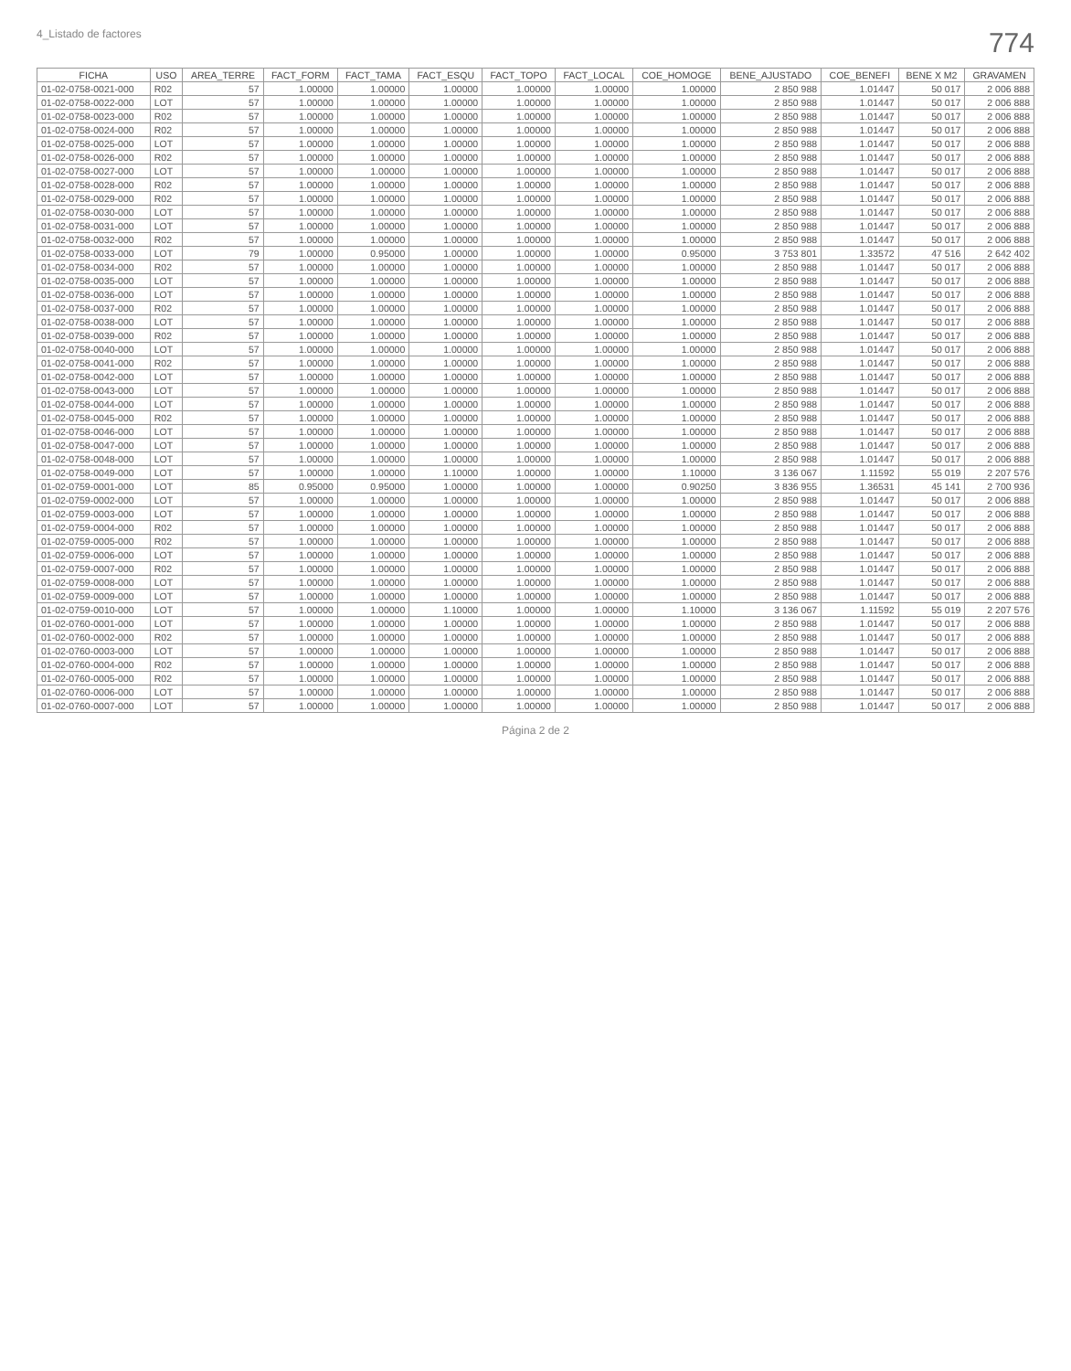4_Listado de factores 774
| FICHA | USO | AREA_TERRE | FACT_FORM | FACT_TAMA | FACT_ESQU | FACT_TOPO | FACT_LOCAL | COE_HOMOGE | BENE_AJUSTADO | COE_BENEFI | BENE X M2 | GRAVAMEN |
| --- | --- | --- | --- | --- | --- | --- | --- | --- | --- | --- | --- | --- |
| 01-02-0758-0021-000 | R02 | 57 | 1.00000 | 1.00000 | 1.00000 | 1.00000 | 1.00000 | 1.00000 | 2 850 988 | 1.01447 | 50 017 | 2 006 888 |
| 01-02-0758-0022-000 | LOT | 57 | 1.00000 | 1.00000 | 1.00000 | 1.00000 | 1.00000 | 1.00000 | 2 850 988 | 1.01447 | 50 017 | 2 006 888 |
| 01-02-0758-0023-000 | R02 | 57 | 1.00000 | 1.00000 | 1.00000 | 1.00000 | 1.00000 | 1.00000 | 2 850 988 | 1.01447 | 50 017 | 2 006 888 |
| 01-02-0758-0024-000 | R02 | 57 | 1.00000 | 1.00000 | 1.00000 | 1.00000 | 1.00000 | 1.00000 | 2 850 988 | 1.01447 | 50 017 | 2 006 888 |
| 01-02-0758-0025-000 | LOT | 57 | 1.00000 | 1.00000 | 1.00000 | 1.00000 | 1.00000 | 1.00000 | 2 850 988 | 1.01447 | 50 017 | 2 006 888 |
| 01-02-0758-0026-000 | R02 | 57 | 1.00000 | 1.00000 | 1.00000 | 1.00000 | 1.00000 | 1.00000 | 2 850 988 | 1.01447 | 50 017 | 2 006 888 |
| 01-02-0758-0027-000 | LOT | 57 | 1.00000 | 1.00000 | 1.00000 | 1.00000 | 1.00000 | 1.00000 | 2 850 988 | 1.01447 | 50 017 | 2 006 888 |
| 01-02-0758-0028-000 | R02 | 57 | 1.00000 | 1.00000 | 1.00000 | 1.00000 | 1.00000 | 1.00000 | 2 850 988 | 1.01447 | 50 017 | 2 006 888 |
| 01-02-0758-0029-000 | R02 | 57 | 1.00000 | 1.00000 | 1.00000 | 1.00000 | 1.00000 | 1.00000 | 2 850 988 | 1.01447 | 50 017 | 2 006 888 |
| 01-02-0758-0030-000 | LOT | 57 | 1.00000 | 1.00000 | 1.00000 | 1.00000 | 1.00000 | 1.00000 | 2 850 988 | 1.01447 | 50 017 | 2 006 888 |
| 01-02-0758-0031-000 | LOT | 57 | 1.00000 | 1.00000 | 1.00000 | 1.00000 | 1.00000 | 1.00000 | 2 850 988 | 1.01447 | 50 017 | 2 006 888 |
| 01-02-0758-0032-000 | R02 | 57 | 1.00000 | 1.00000 | 1.00000 | 1.00000 | 1.00000 | 1.00000 | 2 850 988 | 1.01447 | 50 017 | 2 006 888 |
| 01-02-0758-0033-000 | LOT | 79 | 1.00000 | 0.95000 | 1.00000 | 1.00000 | 1.00000 | 0.95000 | 3 753 801 | 1.33572 | 47 516 | 2 642 402 |
| 01-02-0758-0034-000 | R02 | 57 | 1.00000 | 1.00000 | 1.00000 | 1.00000 | 1.00000 | 1.00000 | 2 850 988 | 1.01447 | 50 017 | 2 006 888 |
| 01-02-0758-0035-000 | LOT | 57 | 1.00000 | 1.00000 | 1.00000 | 1.00000 | 1.00000 | 1.00000 | 2 850 988 | 1.01447 | 50 017 | 2 006 888 |
| 01-02-0758-0036-000 | LOT | 57 | 1.00000 | 1.00000 | 1.00000 | 1.00000 | 1.00000 | 1.00000 | 2 850 988 | 1.01447 | 50 017 | 2 006 888 |
| 01-02-0758-0037-000 | R02 | 57 | 1.00000 | 1.00000 | 1.00000 | 1.00000 | 1.00000 | 1.00000 | 2 850 988 | 1.01447 | 50 017 | 2 006 888 |
| 01-02-0758-0038-000 | LOT | 57 | 1.00000 | 1.00000 | 1.00000 | 1.00000 | 1.00000 | 1.00000 | 2 850 988 | 1.01447 | 50 017 | 2 006 888 |
| 01-02-0758-0039-000 | R02 | 57 | 1.00000 | 1.00000 | 1.00000 | 1.00000 | 1.00000 | 1.00000 | 2 850 988 | 1.01447 | 50 017 | 2 006 888 |
| 01-02-0758-0040-000 | LOT | 57 | 1.00000 | 1.00000 | 1.00000 | 1.00000 | 1.00000 | 1.00000 | 2 850 988 | 1.01447 | 50 017 | 2 006 888 |
| 01-02-0758-0041-000 | R02 | 57 | 1.00000 | 1.00000 | 1.00000 | 1.00000 | 1.00000 | 1.00000 | 2 850 988 | 1.01447 | 50 017 | 2 006 888 |
| 01-02-0758-0042-000 | LOT | 57 | 1.00000 | 1.00000 | 1.00000 | 1.00000 | 1.00000 | 1.00000 | 2 850 988 | 1.01447 | 50 017 | 2 006 888 |
| 01-02-0758-0043-000 | LOT | 57 | 1.00000 | 1.00000 | 1.00000 | 1.00000 | 1.00000 | 1.00000 | 2 850 988 | 1.01447 | 50 017 | 2 006 888 |
| 01-02-0758-0044-000 | LOT | 57 | 1.00000 | 1.00000 | 1.00000 | 1.00000 | 1.00000 | 1.00000 | 2 850 988 | 1.01447 | 50 017 | 2 006 888 |
| 01-02-0758-0045-000 | R02 | 57 | 1.00000 | 1.00000 | 1.00000 | 1.00000 | 1.00000 | 1.00000 | 2 850 988 | 1.01447 | 50 017 | 2 006 888 |
| 01-02-0758-0046-000 | LOT | 57 | 1.00000 | 1.00000 | 1.00000 | 1.00000 | 1.00000 | 1.00000 | 2 850 988 | 1.01447 | 50 017 | 2 006 888 |
| 01-02-0758-0047-000 | LOT | 57 | 1.00000 | 1.00000 | 1.00000 | 1.00000 | 1.00000 | 1.00000 | 2 850 988 | 1.01447 | 50 017 | 2 006 888 |
| 01-02-0758-0048-000 | LOT | 57 | 1.00000 | 1.00000 | 1.00000 | 1.00000 | 1.00000 | 1.00000 | 2 850 988 | 1.01447 | 50 017 | 2 006 888 |
| 01-02-0758-0049-000 | LOT | 57 | 1.00000 | 1.00000 | 1.10000 | 1.00000 | 1.00000 | 1.10000 | 3 136 067 | 1.11592 | 55 019 | 2 207 576 |
| 01-02-0759-0001-000 | LOT | 85 | 0.95000 | 0.95000 | 1.00000 | 1.00000 | 1.00000 | 0.90250 | 3 836 955 | 1.36531 | 45 141 | 2 700 936 |
| 01-02-0759-0002-000 | LOT | 57 | 1.00000 | 1.00000 | 1.00000 | 1.00000 | 1.00000 | 1.00000 | 2 850 988 | 1.01447 | 50 017 | 2 006 888 |
| 01-02-0759-0003-000 | LOT | 57 | 1.00000 | 1.00000 | 1.00000 | 1.00000 | 1.00000 | 1.00000 | 2 850 988 | 1.01447 | 50 017 | 2 006 888 |
| 01-02-0759-0004-000 | R02 | 57 | 1.00000 | 1.00000 | 1.00000 | 1.00000 | 1.00000 | 1.00000 | 2 850 988 | 1.01447 | 50 017 | 2 006 888 |
| 01-02-0759-0005-000 | R02 | 57 | 1.00000 | 1.00000 | 1.00000 | 1.00000 | 1.00000 | 1.00000 | 2 850 988 | 1.01447 | 50 017 | 2 006 888 |
| 01-02-0759-0006-000 | LOT | 57 | 1.00000 | 1.00000 | 1.00000 | 1.00000 | 1.00000 | 1.00000 | 2 850 988 | 1.01447 | 50 017 | 2 006 888 |
| 01-02-0759-0007-000 | R02 | 57 | 1.00000 | 1.00000 | 1.00000 | 1.00000 | 1.00000 | 1.00000 | 2 850 988 | 1.01447 | 50 017 | 2 006 888 |
| 01-02-0759-0008-000 | LOT | 57 | 1.00000 | 1.00000 | 1.00000 | 1.00000 | 1.00000 | 1.00000 | 2 850 988 | 1.01447 | 50 017 | 2 006 888 |
| 01-02-0759-0009-000 | LOT | 57 | 1.00000 | 1.00000 | 1.00000 | 1.00000 | 1.00000 | 1.00000 | 2 850 988 | 1.01447 | 50 017 | 2 006 888 |
| 01-02-0759-0010-000 | LOT | 57 | 1.00000 | 1.00000 | 1.10000 | 1.00000 | 1.00000 | 1.10000 | 3 136 067 | 1.11592 | 55 019 | 2 207 576 |
| 01-02-0760-0001-000 | LOT | 57 | 1.00000 | 1.00000 | 1.00000 | 1.00000 | 1.00000 | 1.00000 | 2 850 988 | 1.01447 | 50 017 | 2 006 888 |
| 01-02-0760-0002-000 | R02 | 57 | 1.00000 | 1.00000 | 1.00000 | 1.00000 | 1.00000 | 1.00000 | 2 850 988 | 1.01447 | 50 017 | 2 006 888 |
| 01-02-0760-0003-000 | LOT | 57 | 1.00000 | 1.00000 | 1.00000 | 1.00000 | 1.00000 | 1.00000 | 2 850 988 | 1.01447 | 50 017 | 2 006 888 |
| 01-02-0760-0004-000 | R02 | 57 | 1.00000 | 1.00000 | 1.00000 | 1.00000 | 1.00000 | 1.00000 | 2 850 988 | 1.01447 | 50 017 | 2 006 888 |
| 01-02-0760-0005-000 | R02 | 57 | 1.00000 | 1.00000 | 1.00000 | 1.00000 | 1.00000 | 1.00000 | 2 850 988 | 1.01447 | 50 017 | 2 006 888 |
| 01-02-0760-0006-000 | LOT | 57 | 1.00000 | 1.00000 | 1.00000 | 1.00000 | 1.00000 | 1.00000 | 2 850 988 | 1.01447 | 50 017 | 2 006 888 |
| 01-02-0760-0007-000 | LOT | 57 | 1.00000 | 1.00000 | 1.00000 | 1.00000 | 1.00000 | 1.00000 | 2 850 988 | 1.01447 | 50 017 | 2 006 888 |
Página 2 de 2